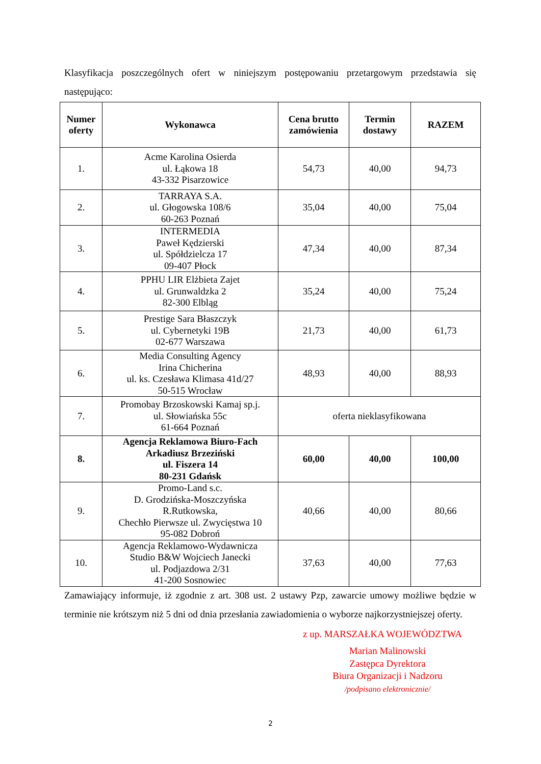Klasyfikacja poszczególnych ofert w niniejszym postępowaniu przetargowym przedstawia się następująco:
| Numer oferty | Wykonawca | Cena brutto zamówienia | Termin dostawy | RAZEM |
| --- | --- | --- | --- | --- |
| 1. | Acme Karolina Osierda ul. Łąkowa 18 43-332 Pisarzowice | 54,73 | 40,00 | 94,73 |
| 2. | TARRAYA S.A. ul. Głogowska 108/6 60-263 Poznań | 35,04 | 40,00 | 75,04 |
| 3. | INTERMEDIA Paweł Kędzierski ul. Spółdzielcza 17 09-407 Płock | 47,34 | 40,00 | 87,34 |
| 4. | PPHU LIR Elżbieta Zajet ul. Grunwaldzka 2 82-300 Elbląg | 35,24 | 40,00 | 75,24 |
| 5. | Prestige Sara Błaszczyk ul. Cybernetyki 19B 02-677 Warszawa | 21,73 | 40,00 | 61,73 |
| 6. | Media Consulting Agency Irina Chicherina ul. ks. Czesława Klimasa 41d/27 50-515 Wrocław | 48,93 | 40,00 | 88,93 |
| 7. | Promobay Brzoskowski Kamaj sp.j. ul. Słowiańska 55c 61-664 Poznań | oferta nieklasyfikowana | | |
| 8. | Agencja Reklamowa Biuro-Fach Arkadiusz Brzeziński ul. Fiszera 14 80-231 Gdańsk | 60,00 | 40,00 | 100,00 |
| 9. | Promo-Land s.c. D. Grodzińska-Moszczyńska R.Rutkowska, Chechło Pierwsze ul. Zwycięstwa 10 95-082 Dobroń | 40,66 | 40,00 | 80,66 |
| 10. | Agencja Reklamowo-Wydawnicza Studio B&W Wojciech Janecki ul. Podjazdowa 2/31 41-200 Sosnowiec | 37,63 | 40,00 | 77,63 |
Zamawiający informuje, iż zgodnie z art. 308 ust. 2 ustawy Pzp, zawarcie umowy możliwe będzie w terminie nie krótszym niż 5 dni od dnia przesłania zawiadomienia o wyborze najkorzystniejszej oferty.
z up. MARSZAŁKA WOJEWÓDZTWA
Marian Malinowski
Zastępca Dyrektora
Biura Organizacji i Nadzoru
/podpisano elektronicznie/
2